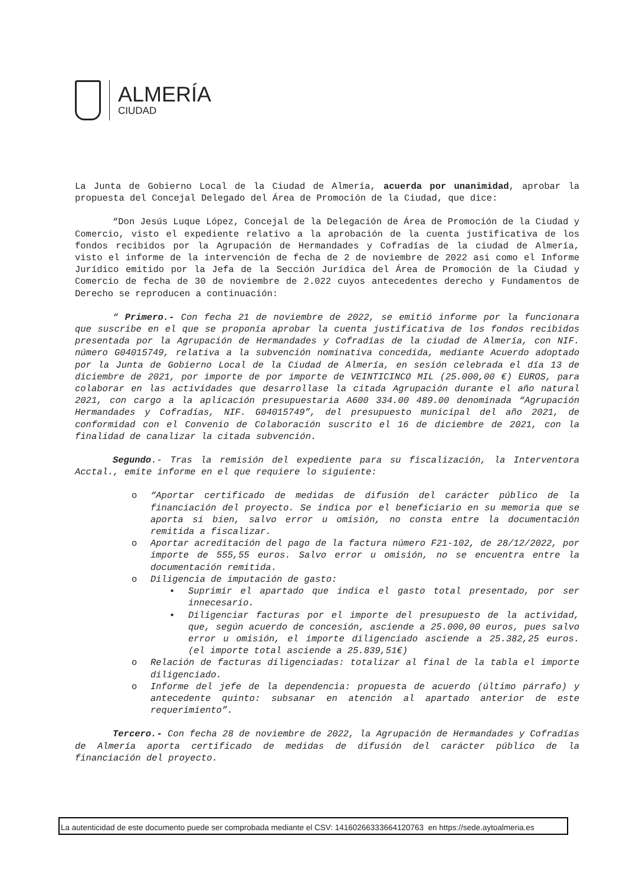ALMERÍA
CIUDAD
La Junta de Gobierno Local de la Ciudad de Almería, acuerda por unanimidad, aprobar la propuesta del Concejal Delegado del Área de Promoción de la Ciudad, que dice:
“Don Jesús Luque López, Concejal de la Delegación de Área de Promoción de la Ciudad y Comercio, visto el expediente relativo a la aprobación de la cuenta justificativa de los fondos recibidos por la Agrupación de Hermandades y Cofradías de la ciudad de Almería, visto el informe de la intervención de fecha de 2 de noviembre de 2022 asi como el Informe Jurídico emitido por la Jefa de la Sección Jurídica del Área de Promoción de la Ciudad y Comercio de fecha de 30 de noviembre de 2.022 cuyos antecedentes derecho y Fundamentos de Derecho se reproducen a continuación:
“ Primero.- Con fecha 21 de noviembre de 2022, se emitió informe por la funcionara que suscribe en el que se proponía aprobar la cuenta justificativa de los fondos recibidos presentada por la Agrupación de Hermandades y Cofradías de la ciudad de Almería, con NIF. número G04015749, relativa a la subvención nominativa concedida, mediante Acuerdo adoptado por la Junta de Gobierno Local de la Ciudad de Almería, en sesión celebrada el día 13 de diciembre de 2021, por importe de por importe de VEINTICINCO MIL (25.000,00 €) EUROS, para colaborar en las actividades que desarrollase la citada Agrupación durante el año natural 2021, con cargo a la aplicación presupuestaria A600 334.00 489.00 denominada “Agrupación Hermandades y Cofradías, NIF. G04015749”, del presupuesto municipal del año 2021, de conformidad con el Convenio de Colaboración suscrito el 16 de diciembre de 2021, con la finalidad de canalizar la citada subvención.
Segundo.- Tras la remisión del expediente para su fiscalización, la Interventora Acctal., emite informe en el que requiere lo siguiente:
o “Aportar certificado de medidas de difusión del carácter público de la financiación del proyecto. Se indica por el beneficiario en su memoria que se aporta si bien, salvo error u omisión, no consta entre la documentación remitida a fiscalizar.
o Aportar acreditación del pago de la factura número F21-102, de 28/12/2022, por importe de 555,55 euros. Salvo error u omisión, no se encuentra entre la documentación remitida.
o Diligencia de imputación de gasto:
▪ Suprimir el apartado que indica el gasto total presentado, por ser innecesario.
▪ Diligenciar facturas por el importe del presupuesto de la actividad, que, según acuerdo de concesión, asciende a 25.000,00 euros, pues salvo error u omisión, el importe diligenciado asciende a 25.382,25 euros. (el importe total asciende a 25.839,51€)
o Relación de facturas diligenciadas: totalizar al final de la tabla el importe diligenciado.
o Informe del jefe de la dependencia: propuesta de acuerdo (último párrafo) y antecedente quinto: subsanar en atención al apartado anterior de este requerimiento”.
Tercero.- Con fecha 28 de noviembre de 2022, la Agrupación de Hermandades y Cofradías de Almería aporta certificado de medidas de difusión del carácter público de la financiación del proyecto.
La autenticidad de este documento puede ser comprobada mediante el CSV: 14160266333664120763 en https://sede.aytoalmeria.es